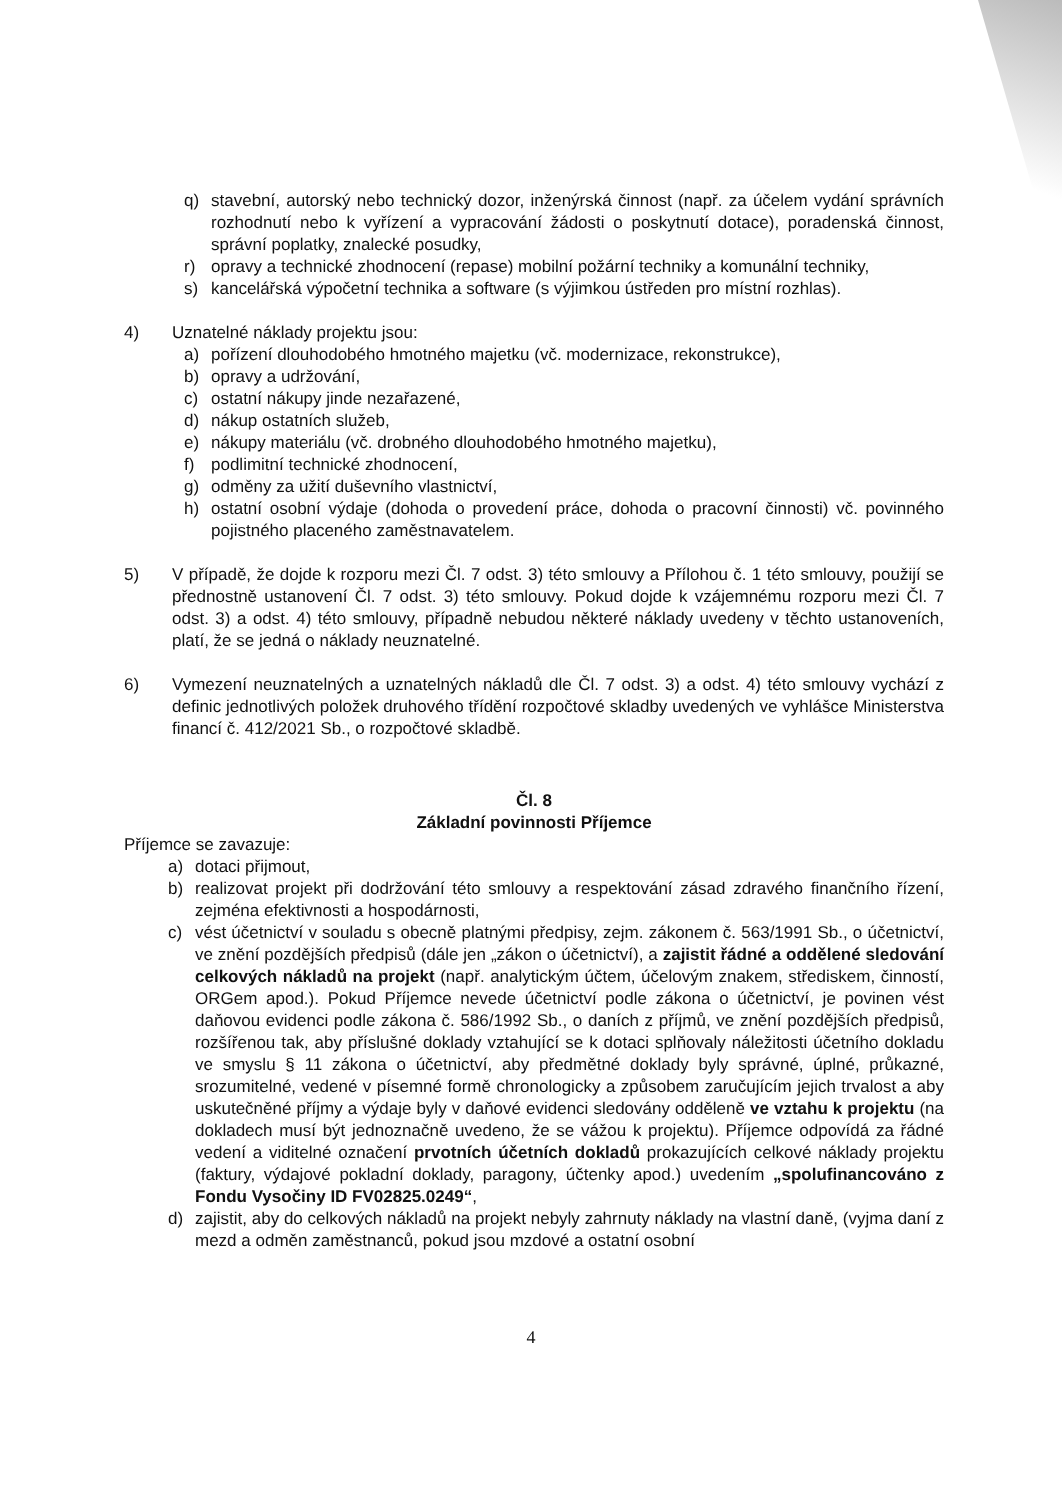q) stavební, autorský nebo technický dozor, inženýrská činnost (např. za účelem vydání správních rozhodnutí nebo k vyřízení a vypracování žádosti o poskytnutí dotace), poradenská činnost, správní poplatky, znalecké posudky,
r) opravy a technické zhodnocení (repase) mobilní požární techniky a komunální techniky,
s) kancelářská výpočetní technika a software (s výjimkou ústředen pro místní rozhlas).
4) Uznatelné náklady projektu jsou:
a) pořízení dlouhodobého hmotného majetku (vč. modernizace, rekonstrukce),
b) opravy a udržování,
c) ostatní nákupy jinde nezařazené,
d) nákup ostatních služeb,
e) nákupy materiálu (vč. drobného dlouhodobého hmotného majetku),
f) podlimitní technické zhodnocení,
g) odměny za užití duševního vlastnictví,
h) ostatní osobní výdaje (dohoda o provedení práce, dohoda o pracovní činnosti) vč. povinného pojistného placeného zaměstnavatelem.
5) V případě, že dojde k rozporu mezi Čl. 7 odst. 3) této smlouvy a Přílohou č. 1 této smlouvy, použijí se přednostně ustanovení Čl. 7 odst. 3) této smlouvy. Pokud dojde k vzájemnému rozporu mezi Čl. 7 odst. 3) a odst. 4) této smlouvy, případně nebudou některé náklady uvedeny v těchto ustanoveních, platí, že se jedná o náklady neuznatelné.
6) Vymezení neuznatelných a uznatelných nákladů dle Čl. 7 odst. 3) a odst. 4) této smlouvy vychází z definic jednotlivých položek druhového třídění rozpočtové skladby uvedených ve vyhlášce Ministerstva financí č. 412/2021 Sb., o rozpočtové skladbě.
Čl. 8
Základní povinnosti Příjemce
Příjemce se zavazuje:
a) dotaci přijmout,
b) realizovat projekt při dodržování této smlouvy a respektování zásad zdravého finančního řízení, zejména efektivnosti a hospodárnosti,
c) vést účetnictví v souladu s obecně platnými předpisy, zejm. zákonem č. 563/1991 Sb., o účetnictví, ve znění pozdějších předpisů (dále jen „zákon o účetnictví), a zajistit řádné a oddělené sledování celkových nákladů na projekt (např. analytickým účtem, účelovým znakem, střediskem, činností, ORGem apod.). Pokud Příjemce nevede účetnictví podle zákona o účetnictví, je povinen vést daňovou evidenci podle zákona č. 586/1992 Sb., o daních z příjmů, ve znění pozdějších předpisů, rozšířenou tak, aby příslušné doklady vztahující se k dotaci splňovaly náležitosti účetního dokladu ve smyslu § 11 zákona o účetnictví, aby předmětné doklady byly správné, úplné, průkazné, srozumitelné, vedené v písemné formě chronologicky a způsobem zaručujícím jejich trvalost a aby uskutečněné příjmy a výdaje byly v daňové evidenci sledovány odděleně ve vztahu k projektu (na dokladech musí být jednoznačně uvedeno, že se vážou k projektu). Příjemce odpovídá za řádné vedení a viditelné označení prvotních účetních dokladů prokazujících celkové náklady projektu (faktury, výdajové pokladní doklady, paragony, účtenky apod.) uvedením „spolufinancováno z Fondu Vysočiny ID FV02825.0249“,
d) zajistit, aby do celkových nákladů na projekt nebyly zahrnuty náklady na vlastní daně, (vyjma daní z mezd a odměn zaměstnanců, pokud jsou mzdové a ostatní osobní
4